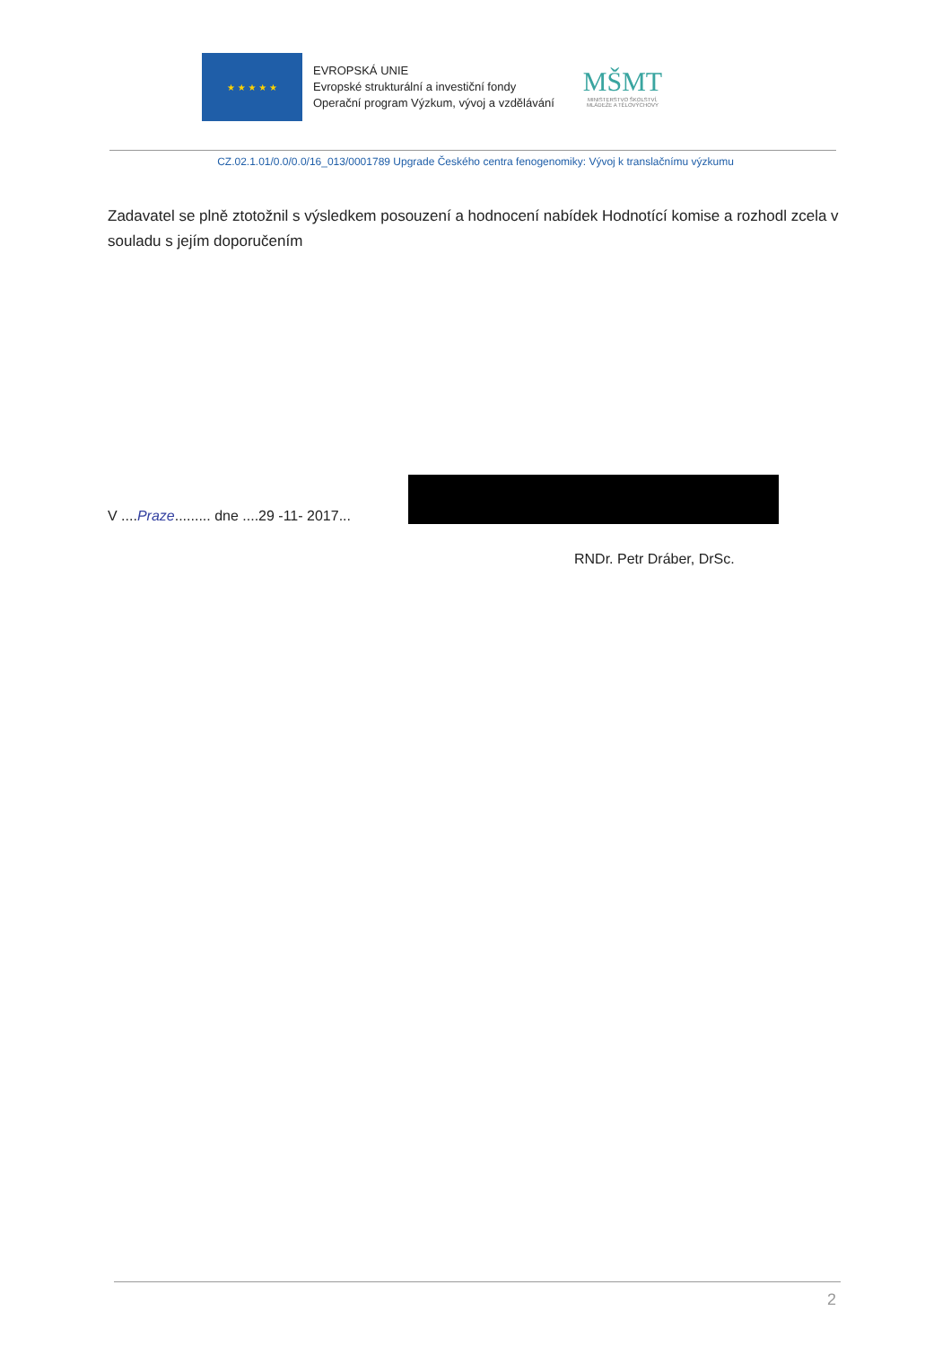★ ★ ★ ★ ★
EVROPSKÁ UNIE
Evropské strukturální a investiční fondy
Operační program Výzkum, vývoj a vzdělávání
MŠMT
MINISTERSTVO ŠKOLSTVÍ,
MLÁDEŽE A TĚLOVÝCHOVY
CZ.02.1.01/0.0/0.0/16_013/0001789 Upgrade Českého centra fenogenomiky: Vývoj k translačnímu výzkumu
Zadavatel se plně ztotožnil s výsledkem posouzení a hodnocení nabídek Hodnotící komise a rozhodl zcela v souladu s jejím doporučením
V ....Praze......... dne ....29 -11- 2017...
RNDr. Petr Dráber, DrSc.
2